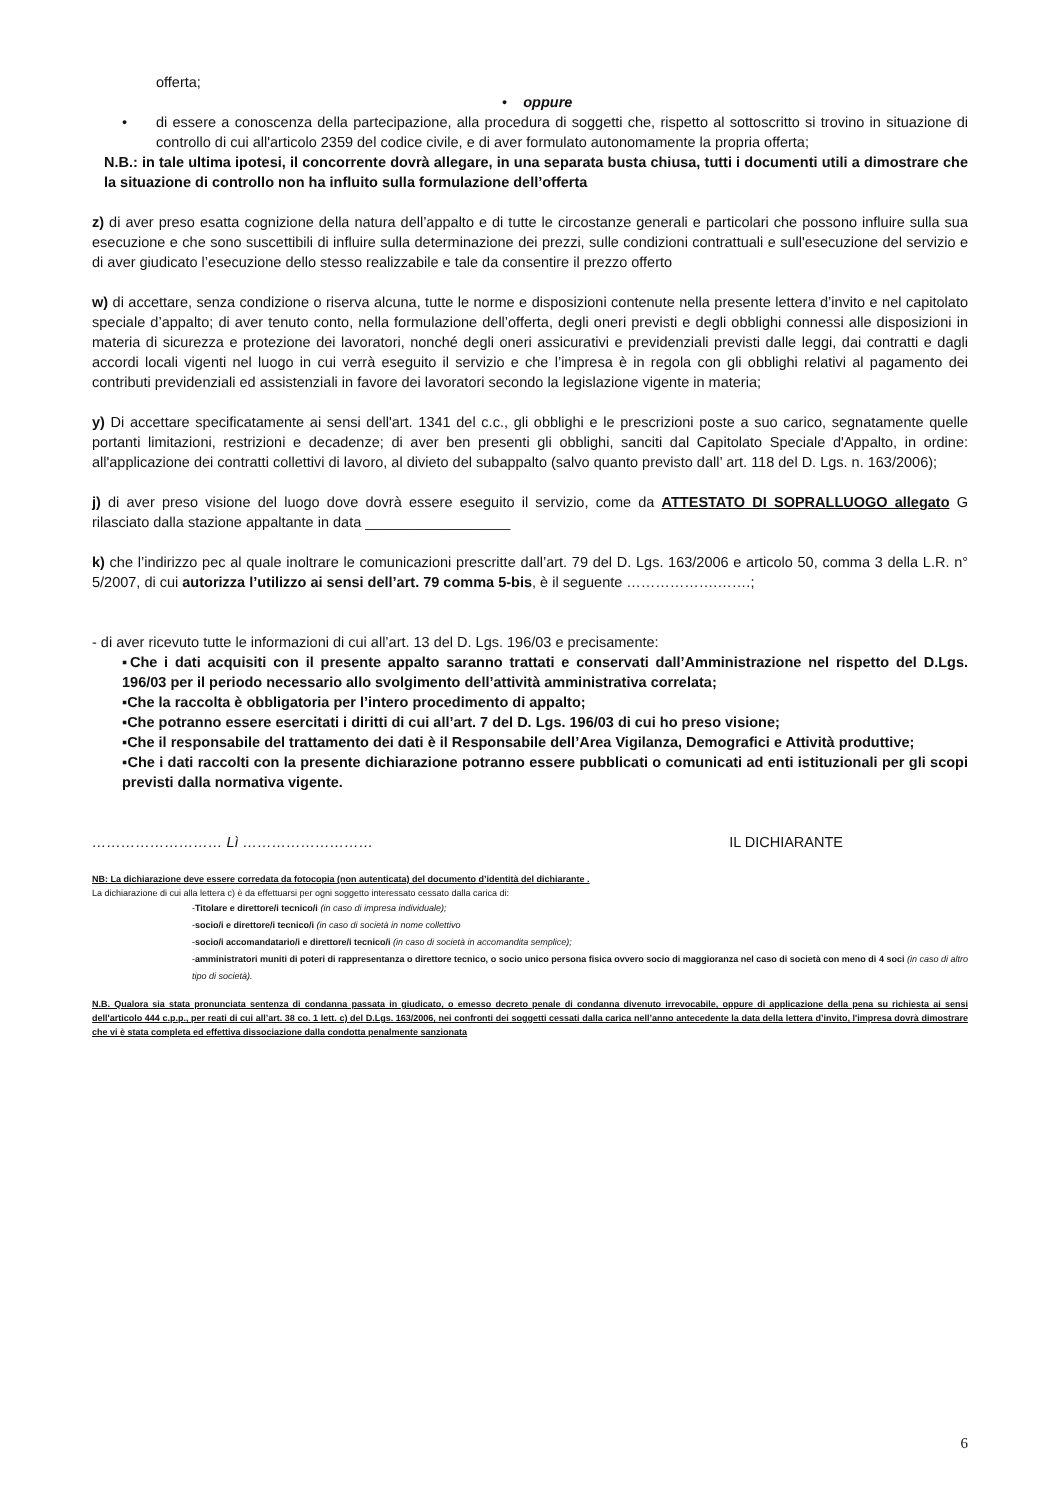offerta;
• oppure
• di essere a conoscenza della partecipazione, alla procedura di soggetti che, rispetto al sottoscritto si trovino in situazione di controllo di cui all'articolo 2359 del codice civile, e di aver formulato autonomamente la propria offerta;
N.B.: in tale ultima ipotesi, il concorrente dovrà allegare, in una separata busta chiusa, tutti i documenti utili a dimostrare che la situazione di controllo non ha influito sulla formulazione dell’offerta
z) di aver preso esatta cognizione della natura dell’appalto e di tutte le circostanze generali e particolari che possono influire sulla sua esecuzione e che sono suscettibili di influire sulla determinazione dei prezzi, sulle condizioni contrattuali e sull'esecuzione del servizio e di aver giudicato l’esecuzione dello stesso realizzabile e tale da consentire il prezzo offerto
w) di accettare, senza condizione o riserva alcuna, tutte le norme e disposizioni contenute nella presente lettera d’invito e nel capitolato speciale d’appalto; di aver tenuto conto, nella formulazione dell’offerta, degli oneri previsti e degli obblighi connessi alle disposizioni in materia di sicurezza e protezione dei lavoratori, nonché degli oneri assicurativi e previdenziali previsti dalle leggi, dai contratti e dagli accordi locali vigenti nel luogo in cui verrà eseguito il servizio e che l’impresa è in regola con gli obblighi relativi al pagamento dei contributi previdenziali ed assistenziali in favore dei lavoratori secondo la legislazione vigente in materia;
y) Di accettare specificatamente ai sensi dell'art. 1341 del c.c., gli obblighi e le prescrizioni poste a suo carico, segnatamente quelle portanti limitazioni, restrizioni e decadenze; di aver ben presenti gli obblighi, sanciti dal Capitolato Speciale d'Appalto, in ordine: all'applicazione dei contratti collettivi di lavoro, al divieto del subappalto (salvo quanto previsto dall’ art. 118 del D. Lgs. n. 163/2006);
j) di aver preso visione del luogo dove dovrà essere eseguito il servizio, come da ATTESTATO DI SOPRALLUOGO allegato G rilasciato dalla stazione appaltante in data __________________
k) che l’indirizzo pec al quale inoltrare le comunicazioni prescritte dall’art. 79 del D. Lgs. 163/2006 e articolo 50, comma 3 della L.R. n° 5/2007, di cui autorizza l’utilizzo ai sensi dell’art. 79 comma 5-bis, è il seguente ……………….…….;
- di aver ricevuto tutte le informazioni di cui all’art. 13 del D. Lgs. 196/03 e precisamente:
▪Che i dati acquisiti con il presente appalto saranno trattati e conservati dall’Amministrazione nel rispetto del D.Lgs. 196/03 per il periodo necessario allo svolgimento dell’attività amministrativa correlata;
▪Che la raccolta è obbligatoria per l’intero procedimento di appalto;
▪Che potranno essere esercitati i diritti di cui all’art. 7 del D. Lgs. 196/03 di cui ho preso visione;
▪Che il responsabile del trattamento dei dati è il Responsabile dell’Area Vigilanza, Demografici e Attività produttive;
▪Che i dati raccolti con la presente dichiarazione potranno essere pubblicati o comunicati ad enti istituzionali per gli scopi previsti dalla normativa vigente.
……………………… Lì ……………………… IL DICHIARANTE
NB: La dichiarazione deve essere corredata da fotocopia (non autenticata) del documento d’identità del dichiarante .
La dichiarazione di cui alla lettera c) è da effettuarsi per ogni soggetto interessato cessato dalla carica di:
-Titolare e direttore/i tecnico/i (in caso di impresa individuale);
-socio/i e direttore/i tecnico/i (in caso di società in nome collettivo
-socio/i accomandatario/i e direttore/i tecnico/i (in caso di società in accomandita semplice);
-amministratori muniti di poteri di rappresentanza o direttore tecnico, o socio unico persona fisica ovvero socio di maggioranza nel caso di società con meno di 4 soci (in caso di altro tipo di società).
N.B. Qualora sia stata pronunciata sentenza di condanna passata in giudicato, o emesso decreto penale di condanna divenuto irrevocabile, oppure di applicazione della pena su richiesta ai sensi dell'articolo 444 c.p.p., per reati di cui all’art. 38 co. 1 lett. c) del D.Lgs. 163/2006, nei confronti dei soggetti cessati dalla carica nell’anno antecedente la data della lettera d’invito, l'impresa dovrà dimostrare che vi è stata completa ed effettiva dissociazione dalla condotta penalmente sanzionata
6